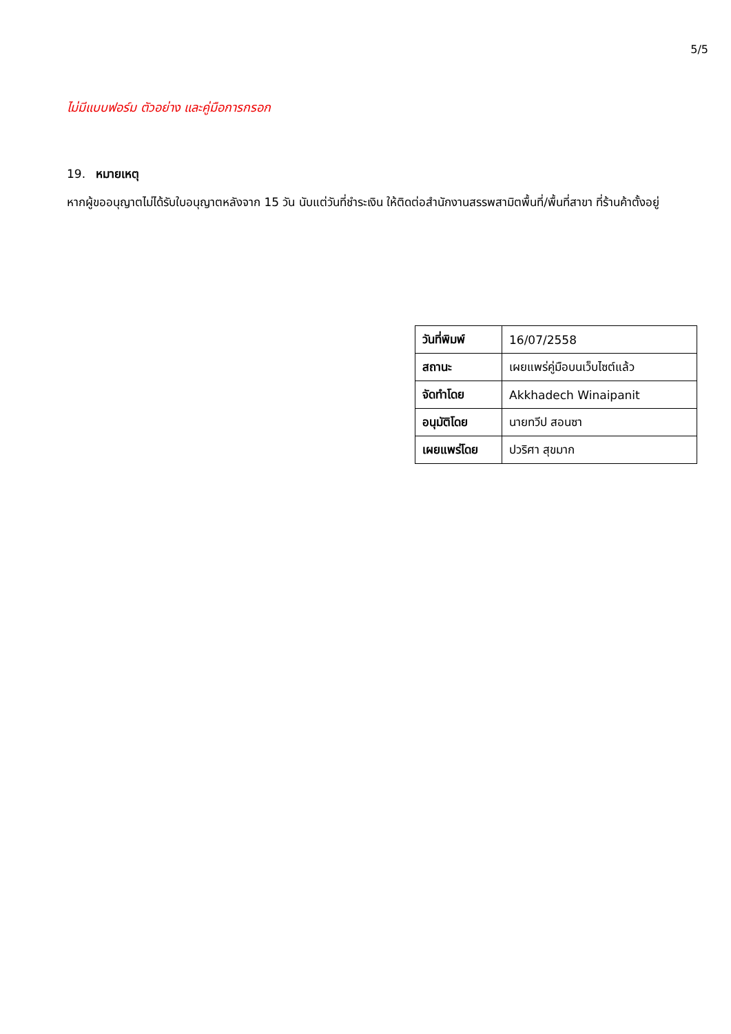5/5
ไม่มีแบบฟอร์ม ตัวอย่าง และคู่มือการกรอก
19. หมายเหตุ
หากผู้ขออนุญาตไม่ได้รับใบอนุญาตหลังจาก 15 วัน นับแต่วันที่ชำระเงิน ให้ติดต่อสำนักงานสรรพสามิตพื้นที่/พื้นที่สาขา ที่ร้านค้าตั้งอยู่
| วันที่พิมพ์ | 16/07/2558 |
| สถานะ | เผยแพร่คู่มือบนเว็บไซต์แล้ว |
| จัดทำโดย | Akkhadech Winaipanit |
| อนุมัติโดย | นายทวีป สอนซา |
| เผยแพร่โดย | ปวริศา สุขมาก |